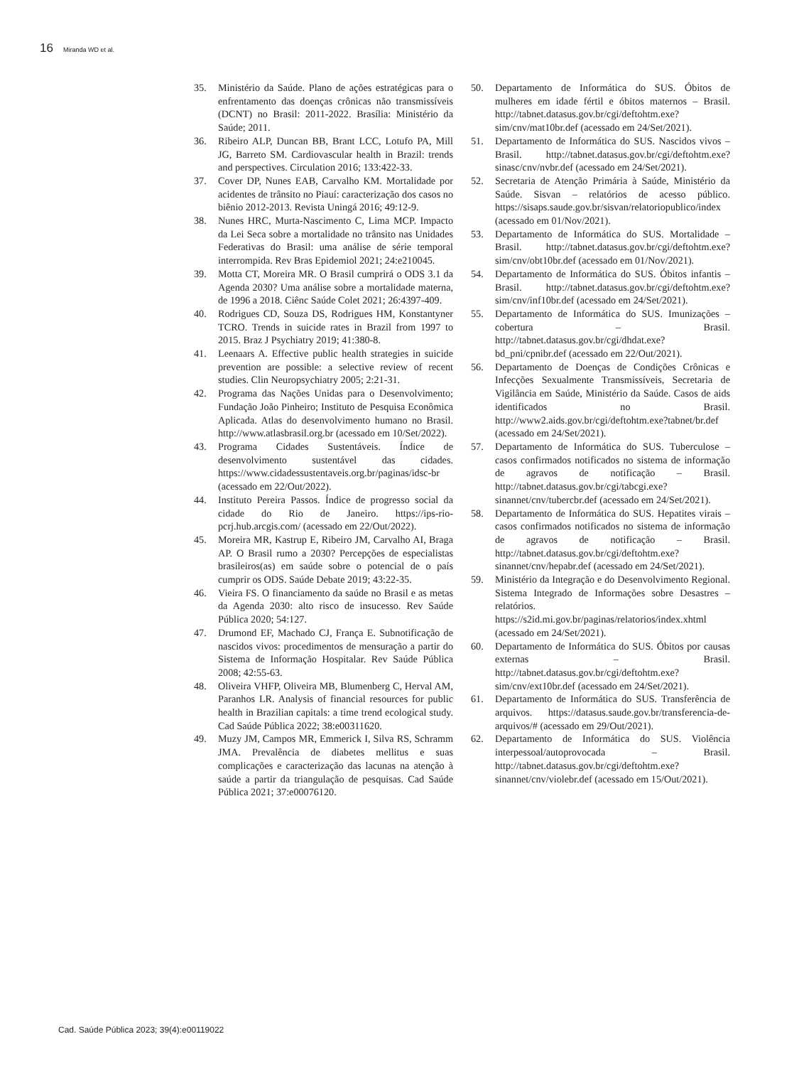16 Miranda WD et al.
35. Ministério da Saúde. Plano de ações estratégicas para o enfrentamento das doenças crônicas não transmissíveis (DCNT) no Brasil: 2011-2022. Brasília: Ministério da Saúde; 2011.
36. Ribeiro ALP, Duncan BB, Brant LCC, Lotufo PA, Mill JG, Barreto SM. Cardiovascular health in Brazil: trends and perspectives. Circulation 2016; 133:422-33.
37. Cover DP, Nunes EAB, Carvalho KM. Mortalidade por acidentes de trânsito no Piauí: caracterização dos casos no biênio 2012-2013. Revista Uningá 2016; 49:12-9.
38. Nunes HRC, Murta-Nascimento C, Lima MCP. Impacto da Lei Seca sobre a mortalidade no trânsito nas Unidades Federativas do Brasil: uma análise de série temporal interrompida. Rev Bras Epidemiol 2021; 24:e210045.
39. Motta CT, Moreira MR. O Brasil cumprirá o ODS 3.1 da Agenda 2030? Uma análise sobre a mortalidade materna, de 1996 a 2018. Ciênc Saúde Colet 2021; 26:4397-409.
40. Rodrigues CD, Souza DS, Rodrigues HM, Konstantyner TCRO. Trends in suicide rates in Brazil from 1997 to 2015. Braz J Psychiatry 2019; 41:380-8.
41. Leenaars A. Effective public health strategies in suicide prevention are possible: a selective review of recent studies. Clin Neuropsychiatry 2005; 2:21-31.
42. Programa das Nações Unidas para o Desenvolvimento; Fundação João Pinheiro; Instituto de Pesquisa Econômica Aplicada. Atlas do desenvolvimento humano no Brasil. http://www.atlasbrasil.org.br (acessado em 10/Set/2022).
43. Programa Cidades Sustentáveis. Índice de desenvolvimento sustentável das cidades. https://www.cidadessustentaveis.org.br/paginas/idsc-br (acessado em 22/Out/2022).
44. Instituto Pereira Passos. Índice de progresso social da cidade do Rio de Janeiro. https://ips-rio-pcrj.hub.arcgis.com/ (acessado em 22/Out/2022).
45. Moreira MR, Kastrup E, Ribeiro JM, Carvalho AI, Braga AP. O Brasil rumo a 2030? Percepções de especialistas brasileiros(as) em saúde sobre o potencial de o país cumprir os ODS. Saúde Debate 2019; 43:22-35.
46. Vieira FS. O financiamento da saúde no Brasil e as metas da Agenda 2030: alto risco de insucesso. Rev Saúde Pública 2020; 54:127.
47. Drumond EF, Machado CJ, França E. Subnotificação de nascidos vivos: procedimentos de mensuração a partir do Sistema de Informação Hospitalar. Rev Saúde Pública 2008; 42:55-63.
48. Oliveira VHFP, Oliveira MB, Blumenberg C, Herval AM, Paranhos LR. Analysis of financial resources for public health in Brazilian capitals: a time trend ecological study. Cad Saúde Pública 2022; 38:e00311620.
49. Muzy JM, Campos MR, Emmerick I, Silva RS, Schramm JMA. Prevalência de diabetes mellitus e suas complicações e caracterização das lacunas na atenção à saúde a partir da triangulação de pesquisas. Cad Saúde Pública 2021; 37:e00076120.
50. Departamento de Informática do SUS. Óbitos de mulheres em idade fértil e óbitos maternos – Brasil. http://tabnet.datasus.gov.br/cgi/deftohtm.exe?sim/cnv/mat10br.def (acessado em 24/Set/2021).
51. Departamento de Informática do SUS. Nascidos vivos – Brasil. http://tabnet.datasus.gov.br/cgi/deftohtm.exe?sinasc/cnv/nvbr.def (acessado em 24/Set/2021).
52. Secretaria de Atenção Primária à Saúde, Ministério da Saúde. Sisvan – relatórios de acesso público. https://sisaps.saude.gov.br/sisvan/relatoriopublico/index (acessado em 01/Nov/2021).
53. Departamento de Informática do SUS. Mortalidade – Brasil. http://tabnet.datasus.gov.br/cgi/deftohtm.exe?sim/cnv/obt10br.def (acessado em 01/Nov/2021).
54. Departamento de Informática do SUS. Óbitos infantis – Brasil. http://tabnet.datasus.gov.br/cgi/deftohtm.exe?sim/cnv/inf10br.def (acessado em 24/Set/2021).
55. Departamento de Informática do SUS. Imunizações – cobertura – Brasil. http://tabnet.datasus.gov.br/cgi/dhdat.exe?bd_pni/cpnibr.def (acessado em 22/Out/2021).
56. Departamento de Doenças de Condições Crônicas e Infecções Sexualmente Transmissíveis, Secretaria de Vigilância em Saúde, Ministério da Saúde. Casos de aids identificados no Brasil. http://www2.aids.gov.br/cgi/deftohtm.exe?tabnet/br.def (acessado em 24/Set/2021).
57. Departamento de Informática do SUS. Tuberculose – casos confirmados notificados no sistema de informação de agravos de notificação – Brasil. http://tabnet.datasus.gov.br/cgi/tabcgi.exe?sinannet/cnv/tubercbr.def (acessado em 24/Set/2021).
58. Departamento de Informática do SUS. Hepatites virais – casos confirmados notificados no sistema de informação de agravos de notificação – Brasil. http://tabnet.datasus.gov.br/cgi/deftohtm.exe?sinannet/cnv/hepabr.def (acessado em 24/Set/2021).
59. Ministério da Integração e do Desenvolvimento Regional. Sistema Integrado de Informações sobre Desastres – relatórios. https://s2id.mi.gov.br/paginas/relatorios/index.xhtml (acessado em 24/Set/2021).
60. Departamento de Informática do SUS. Óbitos por causas externas – Brasil. http://tabnet.datasus.gov.br/cgi/deftohtm.exe?sim/cnv/ext10br.def (acessado em 24/Set/2021).
61. Departamento de Informática do SUS. Transferência de arquivos. https://datasus.saude.gov.br/transferencia-de-arquivos/# (acessado em 29/Out/2021).
62. Departamento de Informática do SUS. Violência interpessoal/autoprovocada – Brasil. http://tabnet.datasus.gov.br/cgi/deftohtm.exe?sinannet/cnv/violebr.def (acessado em 15/Out/2021).
Cad. Saúde Pública 2023; 39(4):e00119022